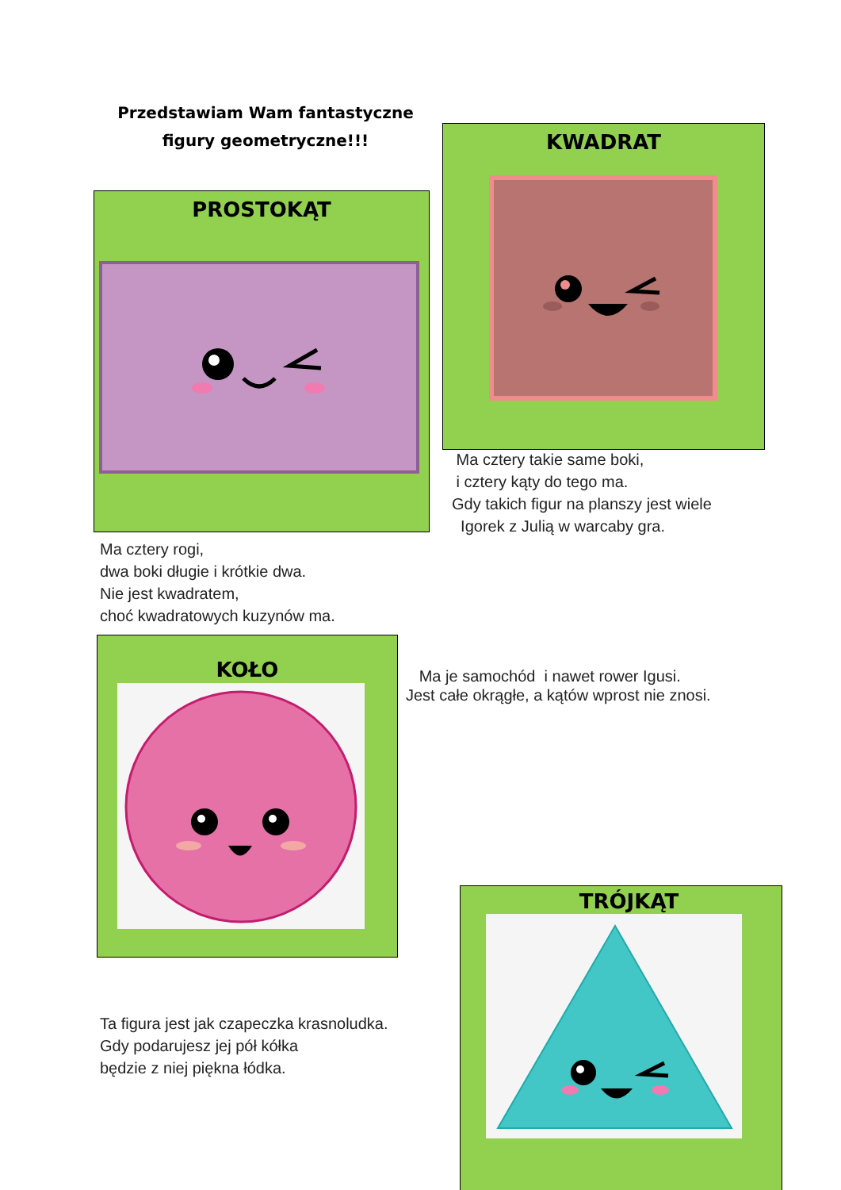Przedstawiam Wam fantastyczne figury geometryczne!!!
PROSTOKĄT
KWADRAT
Ma cztery takie same boki,
i cztery kąty do tego ma.
Gdy takich figur na planszy jest wiele
Igorek z Julią w warcaby gra.
Ma cztery rogi,
dwa boki długie i krótkie dwa.
Nie jest kwadratem,
choć kwadratowych kuzynów ma.
KOŁO
Ma je samochód i nawet rower Igusi.
Jest całe okrągłe, a kątów wprost nie znosi.
Ta figura jest jak czapeczka krasnoludka.
Gdy podarujesz jej pół kółka
będzie z niej piękna łódka.
TRÓJKĄT